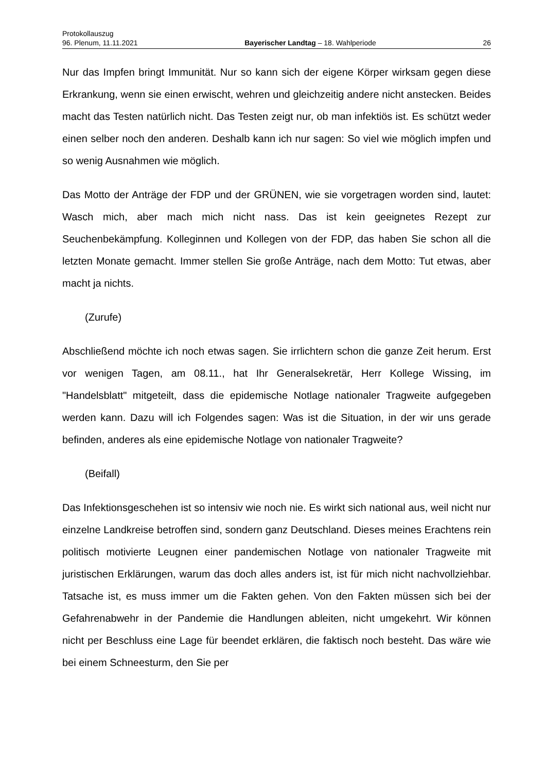Protokollauszug
96. Plenum, 11.11.2021 Bayerischer Landtag – 18. Wahlperiode 26
Nur das Impfen bringt Immunität. Nur so kann sich der eigene Körper wirksam gegen diese Erkrankung, wenn sie einen erwischt, wehren und gleichzeitig andere nicht anstecken. Beides macht das Testen natürlich nicht. Das Testen zeigt nur, ob man infektiös ist. Es schützt weder einen selber noch den anderen. Deshalb kann ich nur sagen: So viel wie möglich impfen und so wenig Ausnahmen wie möglich.
Das Motto der Anträge der FDP und der GRÜNEN, wie sie vorgetragen worden sind, lautet: Wasch mich, aber mach mich nicht nass. Das ist kein geeignetes Rezept zur Seuchenbekämpfung. Kolleginnen und Kollegen von der FDP, das haben Sie schon all die letzten Monate gemacht. Immer stellen Sie große Anträge, nach dem Motto: Tut etwas, aber macht ja nichts.
(Zurufe)
Abschließend möchte ich noch etwas sagen. Sie irrlichtern schon die ganze Zeit herum. Erst vor wenigen Tagen, am 08.11., hat Ihr Generalsekretär, Herr Kollege Wissing, im "Handelsblatt" mitgeteilt, dass die epidemische Notlage nationaler Tragweite aufgegeben werden kann. Dazu will ich Folgendes sagen: Was ist die Situation, in der wir uns gerade befinden, anderes als eine epidemische Notlage von nationaler Tragweite?
(Beifall)
Das Infektionsgeschehen ist so intensiv wie noch nie. Es wirkt sich national aus, weil nicht nur einzelne Landkreise betroffen sind, sondern ganz Deutschland. Dieses meines Erachtens rein politisch motivierte Leugnen einer pandemischen Notlage von nationaler Tragweite mit juristischen Erklärungen, warum das doch alles anders ist, ist für mich nicht nachvollziehbar. Tatsache ist, es muss immer um die Fakten gehen. Von den Fakten müssen sich bei der Gefahrenabwehr in der Pandemie die Handlungen ableiten, nicht umgekehrt. Wir können nicht per Beschluss eine Lage für beendet erklären, die faktisch noch besteht. Das wäre wie bei einem Schneesturm, den Sie per